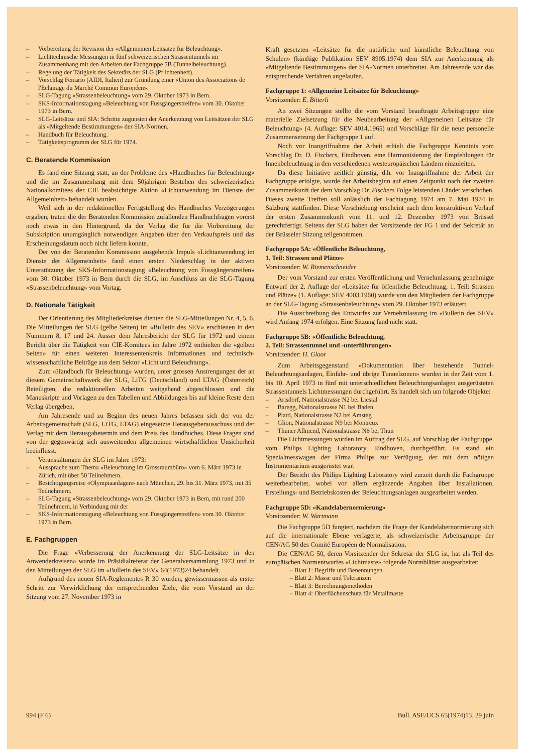– Vorbereitung der Revision der «Allgemeinen Leitsätze für Beleuchtung».
– Lichttechnische Messungen in fünf schweizerischen Strassentunnels im Zusammenhang mit den Arbeiten der Fachgruppe 5B (Tunnelbeleuchtung).
– Regelung der Tätigkeit des Sekretärs der SLG (Pflichtenheft).
– Vorschlag Ferrario (AIDI, Italien) zur Gründung einer «Union des Associations de l'Eclairage du Marché Commun Européen».
– SLG-Tagung «Strassenbeleuchtung» vom 29. Oktober 1973 in Bern.
– SKS-Informationstagung «Beleuchtung von Fussgängerstreifen» vom 30. Oktober 1973 in Bern.
– SLG-Leitsätze und SIA: Schritte zugunsten der Anerkennung von Leitsätzen der SLG als «Mitgeltende Bestimmungen» der SIA-Normen.
– Handbuch für Beleuchtung.
– Tätigkeitsprogramm der SLG für 1974.
C. Beratende Kommission
Es fand eine Sitzung statt, an der Probleme des «Handbuches für Beleuchtung» und die im Zusammenhang mit dem 50jährigen Bestehen des schweizerischen Nationalkomitees der CIE beabsichtigte Aktion «Lichtanwendung im Dienste der Allgemeinheit» behandelt wurden.
Weil sich in der redaktionellen Fertigstellung des Handbuches Verzögerungen ergaben, traten die der Beratenden Kommission zufallenden Handbuchfragen vorerst noch etwas in den Hintergrund, da der Verlag die für die Vorbereitung der Subskription unumgänglich notwendigen Angaben über den Verkaufspreis und das Erscheinungsdatum noch nicht liefern konnte.
Der von der Beratenden Kommission ausgehende Impuls «Lichtanwendung im Dienste der Allgemeinheit» fand einen ersten Niederschlag in der aktiven Unterstützung der SKS-Informationstagung «Beleuchtung von Fussgängerstreifen» vom 30. Oktober 1973 in Bern durch die SLG, im Anschluss an die SLG-Tagung «Strassenbeleuchtung» vom Vortag.
D. Nationale Tätigkeit
Der Orientierung des Mitgliederkreises dienten die SLG-Mitteilungen Nr. 4, 5, 6. Die Mitteilungen der SLG (gelbe Seiten) im «Bulletin des SEV» erschienen in den Nummern 8, 17 und 24. Ausser dem Jahresbericht der SLG für 1972 und einem Bericht über die Tätigkeit von CIE-Komitees im Jahre 1972 enthielten die «gelben Seiten» für einen weiteren Interessentenkreis Informationen und technisch-wissenschaftliche Beiträge aus dem Sektor «Licht und Beleuchtung».
Zum «Handbuch für Beleuchtung» wurden, unter grossen Anstrengungen der an diesem Gemeinschaftswerk der SLG, LiTG (Deutschland) und LTAG (Österreich) Beteiligten, die redaktionellen Arbeiten weitgehend abgeschlossen und die Manuskripte und Vorlagen zu den Tabellen und Abbildungen bis auf kleine Reste dem Verlag übergeben.
Am Jahresende und zu Beginn des neuen Jahres befassen sich der von der Arbeitsgemeinschaft (SLG, LiTG, LTAG) eingesetzte Herausgeberausschuss und der Verlag mit dem Herausgabetermin und dem Preis des Handbuches. Diese Fragen sind von der gegenwärtig sich ausweitenden allgemeinen wirtschaftlichen Unsicherheit beeinflusst.
Veranstaltungen der SLG im Jahre 1973:
– Aussprache zum Thema «Beleuchtung im Grossraumbüro» vom 6. März 1973 in Zürich, mit über 50 Teilnehmern.
– Besichtigungsreise «Olympiaanlagen» nach München, 29. bis 31. März 1973, mit 35 Teilnehmern.
– SLG-Tagung «Strassenbeleuchtung» vom 29. Oktober 1973 in Bern, mit rund 200 Teilnehmern, in Verbindung mit der
– SKS-Informationstagung «Beleuchtung von Fussgängerstreifen» vom 30. Oktober 1973 in Bern.
E. Fachgruppen
Die Frage «Verbesserung der Anerkennung der SLG-Leitsätze in den Anwenderkreisen» wurde im Präsidialreferat der Generalversammlung 1973 und in den Mitteilungen der SLG im «Bulletin des SEV» 64(1973)24 behandelt.
Aufgrund des neuen SIA-Reglementes R 30 wurden, gewissermassen als erster Schritt zur Verwirklichung der entsprechenden Ziele, die vom Vorstand an der Sitzung vom 27. November 1973 in
Kraft gesetzten «Leitsätze für die natürliche und künstliche Beleuchtung von Schulen» (künftige Publikation SEV 8905.1974) dem SIA zur Anerkennung als «Mitgeltende Bestimmungen» der SIA-Normen unterbreitet. Am Jahresende war das entsprechende Verfahren angelaufen.
Fachgruppe 1: «Allgemeine Leitsätze für Beleuchtung»
Vorsitzender: E. Bitterli
An zwei Sitzungen stellte die vom Vorstand beauftragte Arbeitsgruppe eine materielle Zielsetzung für die Neubearbeitung der «Allgemeinen Leitsätze für Beleuchtung» (4. Auflage: SEV 4014.1965) und Vorschläge für die neue personelle Zusammensetzung der Fachgruppe 1 auf.
Noch vor Inangriffnahme der Arbeit erhielt die Fachgruppe Kenntnis vom Vorschlag Dr. D. Fischers, Eindhoven, eine Harmonisierung der Empfehlungen für Innenbeleuchtung in den verschiedenen westeuropäischen Ländern einzuleiten.
Da diese Initiative zeitlich günstig, d.h. vor Inangriffnahme der Arbeit der Fachgruppe erfolgte, wurde der Arbeitsbeginn auf einen Zeitpunkt nach der zweiten Zusammenkunft der dem Vorschlag Dr. Fischers Folge leistenden Länder verschoben. Dieses zweite Treffen soll anlässlich der Fachtagung 1974 am 7. Mai 1974 in Salzburg stattfinden. Diese Verschiebung erscheint nach dem konstruktiven Verlauf der ersten Zusammenkunft vom 11. und 12. Dezember 1973 von Brüssel gerechtfertigt. Seitens der SLG haben der Vorsitzende der FG 1 und der Sekretär an der Brüsseler Sitzung teilgenommen.
Fachgruppe 5A: «Öffentliche Beleuchtung,
1. Teil: Strassen und Plätze»
Vorsitzender: W. Riemenschneider
Der vom Vorstand zur ersten Veröffentlichung und Vernehmlassung genehmigte Entwurf der 2. Auflage der «Leitsätze für öffentliche Beleuchtung, 1. Teil: Strassen und Plätze» (1. Auflage: SEV 4003.1960) wurde von den Mitgliedern der Fachgruppe an der SLG-Tagung «Strassenbeleuchtung» vom 29. Oktober 1973 erläutert.
Die Ausschreibung des Entwurfes zur Vernehmlassung im «Bulletin des SEV» wird Anfang 1974 erfolgen. Eine Sitzung fand nicht statt.
Fachgruppe 5B: «Öffentliche Beleuchtung,
2. Teil: Strassentunnel und -unterführungen»
Vorsitzender: H. Gloor
Zum Arbeitsgegenstand «Dokumentation über bestehende Tunnel-Beleuchtungsanlagen, Einfahr- und übrige Tunnelzonen» wurden in der Zeit vom 1. bis 10. April 1973 in fünf mit unterschiedlichen Beleuchtungsanlagen ausgerüsteten Strassentunnels Lichtmessungen durchgeführt. Es handelt sich um folgende Objekte:
– Arisdorf, Nationalstrasse N2 bei Liestal
– Baregg, Nationalstrasse N1 bei Baden
– Platti, Nationalstrasse N2 bei Amsteg
– Glion, Nationalstrasse N9 bei Montreux
– Thuner Allmend, Nationalstrasse N6 bei Thun
Die Lichtmessungen wurden im Auftrag der SLG, auf Vorschlag der Fachgruppe, vom Philips Lighting Laboratory, Eindhoven, durchgeführt. Es stand ein Spezialmesswagen der Firma Philips zur Verfügung, der mit dem nötigen Instrumentarium ausgerüstet war.
Der Bericht des Philips Lighting Laboratory wird zurzeit durch die Fachgruppe weiterbearbeitet, wobei vor allem ergänzende Angaben über Installationen, Erstellungs- und Betriebskosten der Beleuchtungsanlagen ausgearbeitet werden.
Fachgruppe 5D: «Kandelabernormierung»
Vorsitzender: W. Wartmann
Die Fachgruppe 5D fungiert, nachdem die Frage der Kandelabernormierung sich auf die internationale Ebene verlagerte, als schweizerische Arbeitsgruppe der CEN/AG 50 des Comité Européen de Normalisation.
Die CEN/AG 50, deren Vorsitzender der Sekretär der SLG ist, hat als Teil des europäischen Normentwurfes «Lichtmaste» folgende Normblätter ausgearbeitet:
– Blatt 1: Begriffe und Benennungen
– Blatt 2: Masse und Toleranzen
– Blatt 3: Berechnungsmethoden
– Blatt 4: Oberflächenschutz für Metallmaste
994 (F 6) Bull. ASE/UCS 65(1974)13, 29 juin